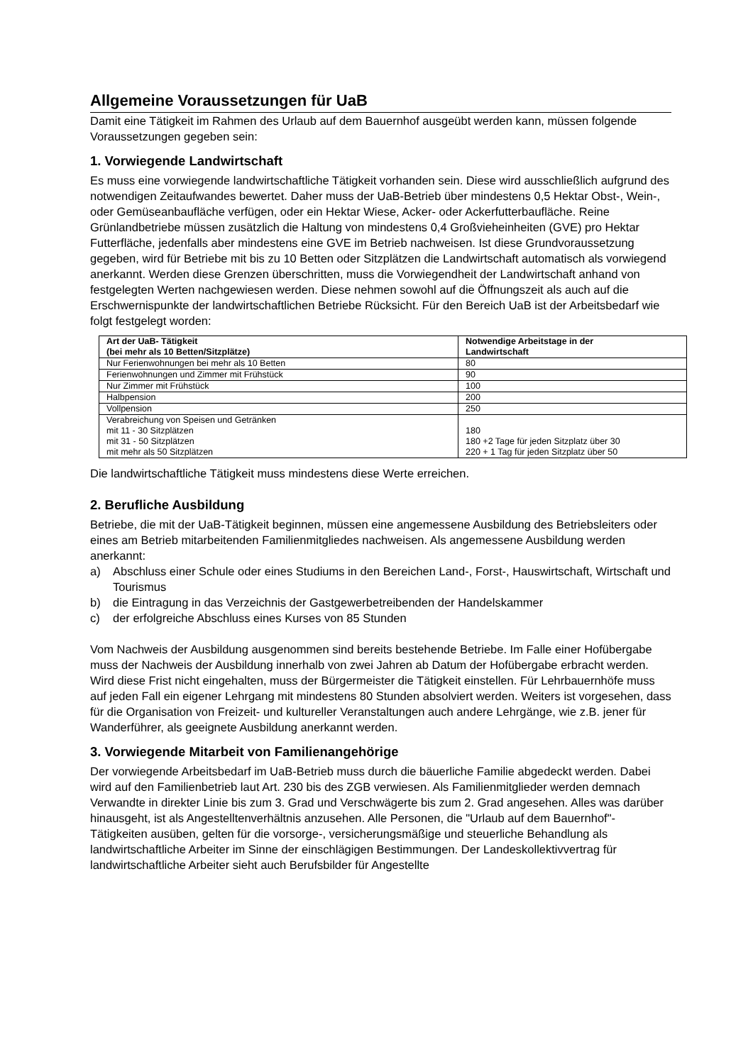Allgemeine Voraussetzungen für UaB
Damit eine Tätigkeit im Rahmen des Urlaub auf dem Bauernhof ausgeübt werden kann, müssen folgende Voraussetzungen gegeben sein:
1. Vorwiegende Landwirtschaft
Es muss eine vorwiegende landwirtschaftliche Tätigkeit vorhanden sein. Diese wird ausschließlich aufgrund des notwendigen Zeitaufwandes bewertet. Daher muss der UaB-Betrieb über mindestens 0,5 Hektar Obst-, Wein-, oder Gemüseanbaufläche verfügen, oder ein Hektar Wiese, Acker- oder Ackerfutterbaufläche. Reine Grünlandbetriebe müssen zusätzlich die Haltung von mindestens 0,4 Großvieheinheiten (GVE) pro Hektar Futterfläche, jedenfalls aber mindestens eine GVE im Betrieb nachweisen. Ist diese Grundvoraussetzung gegeben, wird für Betriebe mit bis zu 10 Betten oder Sitzplätzen die Landwirtschaft automatisch als vorwiegend anerkannt. Werden diese Grenzen überschritten, muss die Vorwiegendheit der Landwirtschaft anhand von festgelegten Werten nachgewiesen werden. Diese nehmen sowohl auf die Öffnungszeit als auch auf die Erschwernispunkte der landwirtschaftlichen Betriebe Rücksicht. Für den Bereich UaB ist der Arbeitsbedarf wie folgt festgelegt worden:
| Art der UaB- Tätigkeit (bei mehr als 10 Betten/Sitzplätze) | Notwendige Arbeitstage in der Landwirtschaft |
| --- | --- |
| Nur Ferienwohnungen bei mehr als 10 Betten | 80 |
| Ferienwohnungen und Zimmer mit Frühstück | 90 |
| Nur Zimmer mit Frühstück | 100 |
| Halbpension | 200 |
| Vollpension | 250 |
| Verabreichung von Speisen und Getränken mit 11 - 30 Sitzplätzen mit 31 - 50 Sitzplätzen mit mehr als 50 Sitzplätzen | 180 180 +2 Tage für jeden Sitzplatz über 30 220 + 1 Tag für jeden Sitzplatz über 50 |
Die landwirtschaftliche Tätigkeit muss mindestens diese Werte erreichen.
2. Berufliche Ausbildung
Betriebe, die mit der UaB-Tätigkeit beginnen, müssen eine angemessene Ausbildung des Betriebsleiters oder eines am Betrieb mitarbeitenden Familienmitgliedes nachweisen. Als angemessene Ausbildung werden anerkannt:
a) Abschluss einer Schule oder eines Studiums in den Bereichen Land-, Forst-, Hauswirtschaft, Wirtschaft und Tourismus
b) die Eintragung in das Verzeichnis der Gastgewerbetreibenden der Handelskammer
c) der erfolgreiche Abschluss eines Kurses von 85 Stunden
Vom Nachweis der Ausbildung ausgenommen sind bereits bestehende Betriebe. Im Falle einer Hofübergabe muss der Nachweis der Ausbildung innerhalb von zwei Jahren ab Datum der Hofübergabe erbracht werden. Wird diese Frist nicht eingehalten, muss der Bürgermeister die Tätigkeit einstellen. Für Lehrbauernhöfe muss auf jeden Fall ein eigener Lehrgang mit mindestens 80 Stunden absolviert werden. Weiters ist vorgesehen, dass für die Organisation von Freizeit- und kultureller Veranstaltungen auch andere Lehrgänge, wie z.B. jener für Wanderführer, als geeignete Ausbildung anerkannt werden.
3. Vorwiegende Mitarbeit von Familienangehörige
Der vorwiegende Arbeitsbedarf im UaB-Betrieb muss durch die bäuerliche Familie abgedeckt werden. Dabei wird auf den Familienbetrieb laut Art. 230 bis des ZGB verwiesen. Als Familienmitglieder werden demnach Verwandte in direkter Linie bis zum 3. Grad und Verschwägerte bis zum 2. Grad angesehen. Alles was darüber hinausgeht, ist als Angestelltenverhältnis anzusehen. Alle Personen, die "Urlaub auf dem Bauernhof"-Tätigkeiten ausüben, gelten für die vorsorge-, versicherungsmäßige und steuerliche Behandlung als landwirtschaftliche Arbeiter im Sinne der einschlägigen Bestimmungen. Der Landeskollektivvertrag für landwirtschaftliche Arbeiter sieht auch Berufsbilder für Angestellte